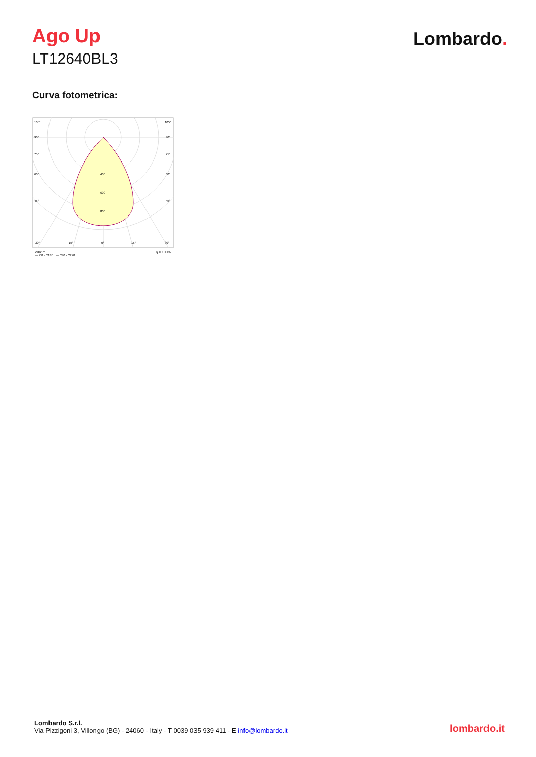Ago Up
LT12640BL3
Lombardo.
Curva fotometrica:
105°
105°
90°
90°
75°
75°
60°
60°
45°
45°
400
600
800
30°
15°
0°
15°
30°
cd/klm η = 100%
— C0 - C180 — C90 - C270
Lombardo S.r.l.
Via Pizzigoni 3, Villongo (BG) - 24060 - Italy - T 0039 035 939 411 - E info@lombardo.it
lombardo.it